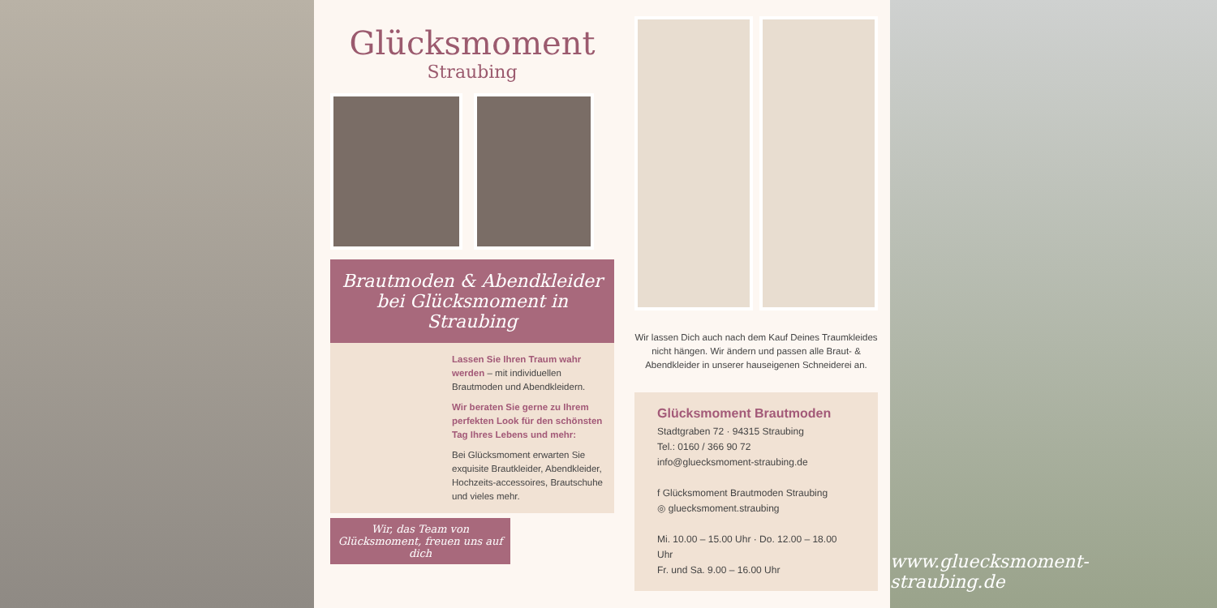Glücksmoment
Straubing
Brautmoden & Abendkleider bei Glücksmoment in Straubing
Lassen Sie Ihren Traum wahr werden – mit individuellen Brautmoden und Abendkleidern.
Wir beraten Sie gerne zu Ihrem perfekten Look für den schönsten Tag Ihres Lebens und mehr:
Bei Glücksmoment erwarten Sie exquisite Brautkleider, Abendkleider, Hochzeits-accessoires, Brautschuhe und vieles mehr.
Wir, das Team von Glücksmoment, freuen uns auf dich
Wir lassen Dich auch nach dem Kauf Deines Traumkleides nicht hängen. Wir ändern und passen alle Braut- & Abendkleider in unserer hauseigenen Schneiderei an.
Glücksmoment Brautmoden
Stadtgraben 72 · 94315 Straubing
Tel.: 0160 / 366 90 72
info@gluecksmoment-straubing.de
f Glücksmoment Brautmoden Straubing
◎ gluecksmoment.straubing
Mi. 10.00 – 15.00 Uhr · Do. 12.00 – 18.00 Uhr
Fr. und Sa. 9.00 – 16.00 Uhr
www.gluecksmoment-straubing.de